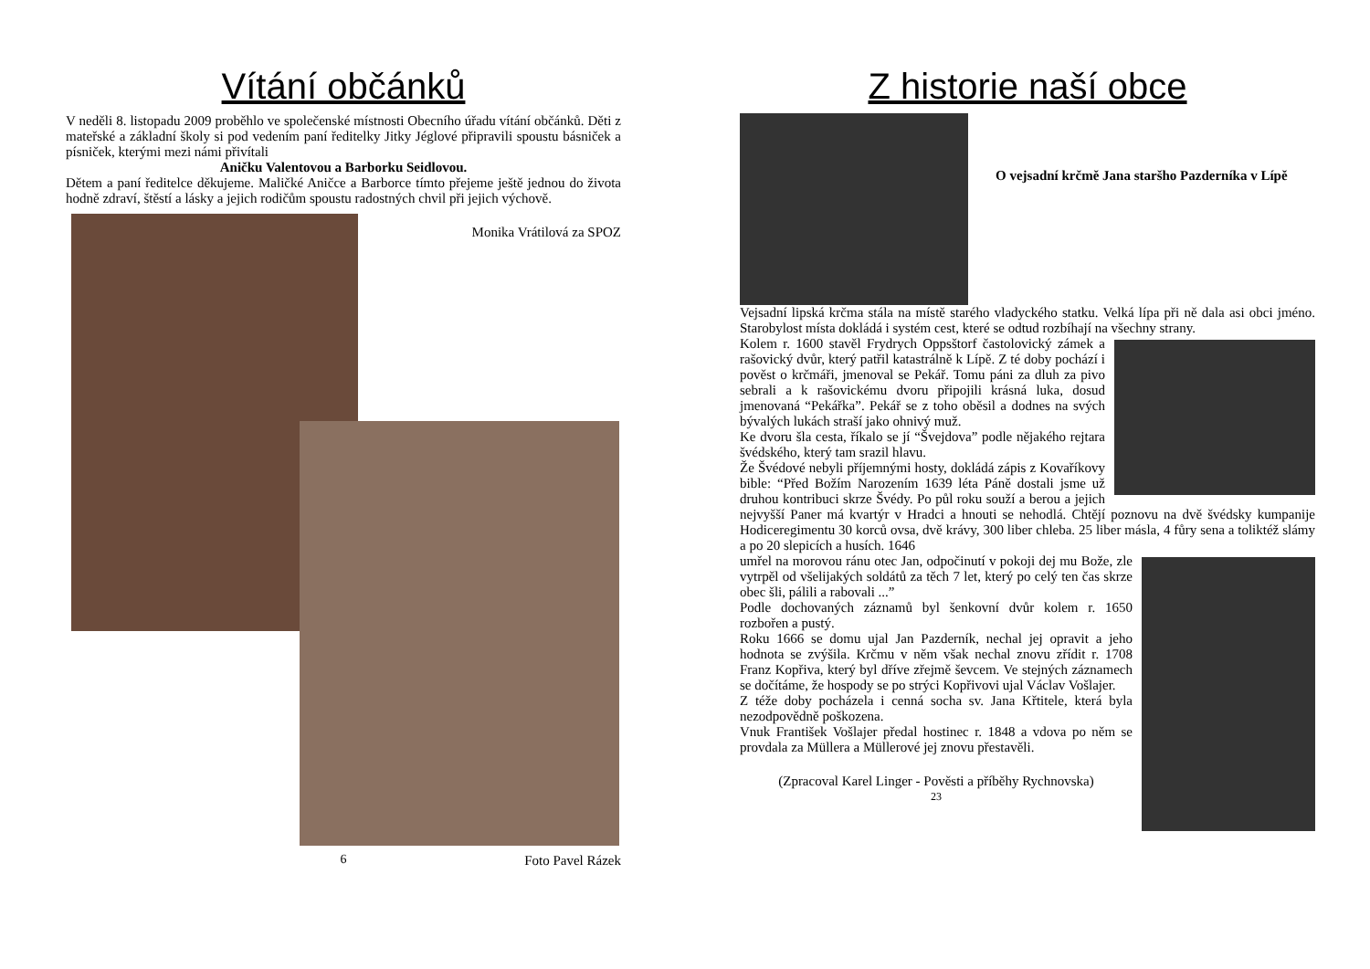Vítání občánků
V neděli 8. listopadu 2009 proběhlo ve společenské místnosti Obecního úřadu vítání občánků. Děti z mateřské a základní školy si pod vedením paní ředitelky Jitky Jéglové připravili spoustu básniček a písniček, kterými mezi námi přivítali
Aničku Valentovou a Barborku Seidlovou.
Dětem a paní ředitelce děkujeme. Maličké Aničce a Barborce tímto přejeme ještě jednou do života hodně zdraví, štěstí a lásky a jejich rodičům spoustu radostných chvil při jejich výchově.
Monika Vrátilová za SPOZ
Foto Pavel Rázek
6
Z historie naší obce
O vejsadní krčmě Jana staršho Pazderníka v Lípě
Vejsadní lipská krčma stála na místě starého vladyckého statku. Velká lípa při ně dala asi obci jméno. Starobylost místa dokládá i systém cest, které se odtud rozbíhají na všechny strany.
Kolem r. 1600 stavěl Frydrych Oppsštorf častolovický zámek a rašovický dvůr, který patřil katastrálně k Lípě. Z té doby pochází i pověst o krčmáři, jmenoval se Pekář. Tomu páni za dluh za pivo sebrali a k rašovickému dvoru připojili krásná luka, dosud jmenovaná “Pekářka”. Pekář se z toho oběsil a dodnes na svých bývalých lukách straší jako ohnivý muž.
Ke dvoru šla cesta, říkalo se jí “Švejdova” podle nějakého rejtara švédského, který tam srazil hlavu.
Že Švédové nebyli příjemnými hosty, dokládá zápis z Kovaříkovy bible: “Před Božím Narozením 1639 léta Páně dostali jsme už druhou kontribuci skrze Švédy. Po půl roku souží a berou a jejich nejvyšší Paner má kvartýr v Hradci a hnouti se nehodlá. Chtějí poznovu na dvě švédsky kumpanije Hodiceregimentu 30 korců ovsa, dvě krávy, 300 liber chleba. 25 liber másla, 4 fůry sena a toliktéž slámy a po 20 slepicích a husích. 1646
umřel na morovou ránu otec Jan, odpočinutí v pokoji dej mu Bože, zle vytrpěl od všelijakých soldátů za těch 7 let, který po celý ten čas skrze obec šli, pálili a rabovali ...”
Podle dochovaných záznamů byl šenkovní dvůr kolem r. 1650 rozbořen a pustý.
Roku 1666 se domu ujal Jan Pazderník, nechal jej opravit a jeho hodnota se zvýšila. Krčmu v něm však nechal znovu zřídit r. 1708 Franz Kopřiva, který byl dříve zřejmě ševcem. Ve stejných záznamech se dočítáme, že hospody se po strýci Kopřivovi ujal Václav Vošlajer.
Z téže doby pocházela i cenná socha sv. Jana Křtitele, která byla nezodpovědně poškozena.
Vnuk František Vošlajer předal hostinec r. 1848 a vdova po něm se provdala za Müllera a Müllerové jej znovu přestavěli.
(Zpracoval Karel Linger - Pověsti a příběhy Rychnovska)
23